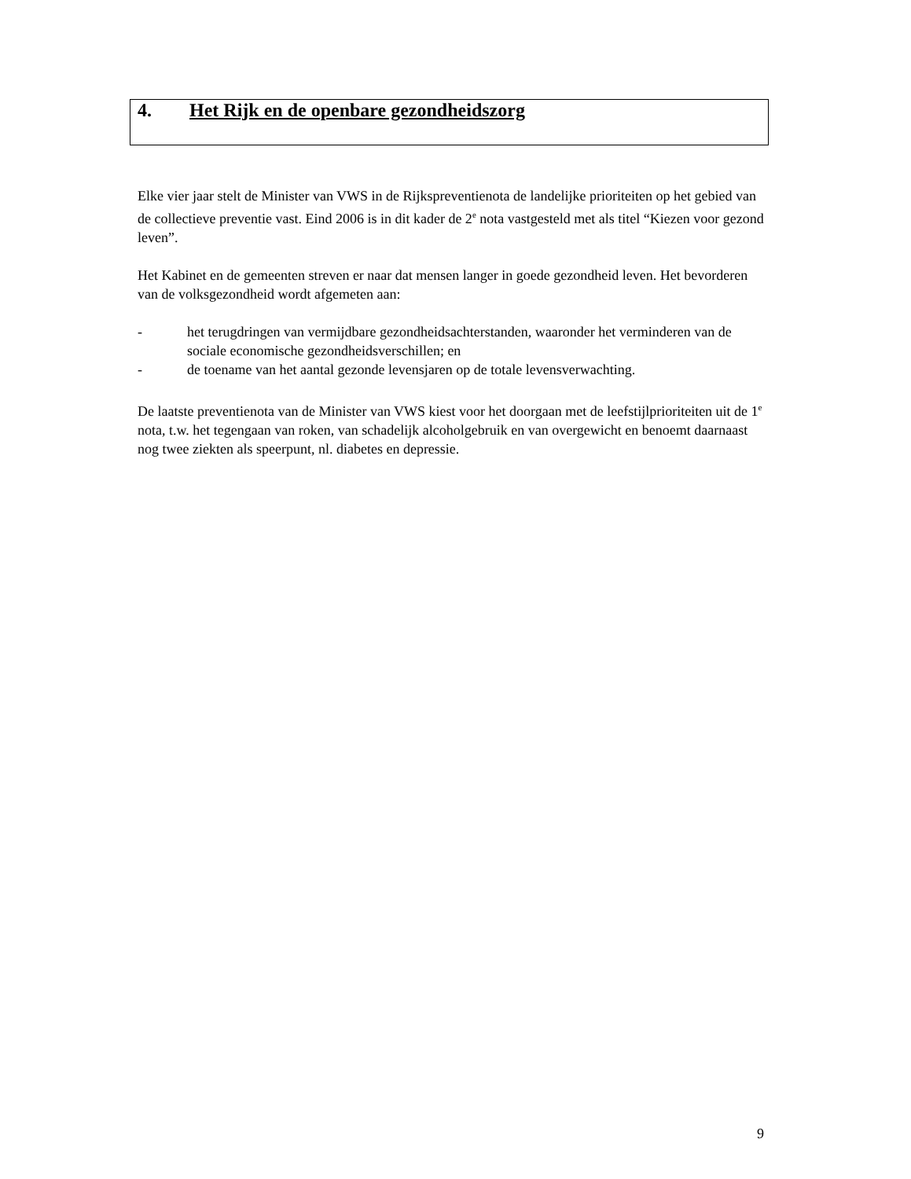4. Het Rijk en de openbare gezondheidszorg
Elke vier jaar stelt de Minister van VWS in de Rijkspreventienota de landelijke prioriteiten op het gebied van de collectieve preventie vast. Eind 2006 is in dit kader de 2<sup>e</sup> nota vastgesteld met als titel “Kiezen voor gezond leven”.
Het Kabinet en de gemeenten streven er naar dat mensen langer in goede gezondheid leven. Het bevorderen van de volksgezondheid wordt afgemeten aan:
- het terugdringen van vermijdbare gezondheidsachterstanden, waaronder het verminderen van de sociale economische gezondheidsverschillen; en
- de toename van het aantal gezonde levensjaren op de totale levensverwachting.
De laatste preventienota van de Minister van VWS kiest voor het doorgaan met de leefstijlprioriteiten uit de 1<sup>e</sup> nota, t.w. het tegengaan van roken, van schadelijk alcoholgebruik en van overgewicht en benoemt daarnaast nog twee ziekten als speerpunt, nl. diabetes en depressie.
9